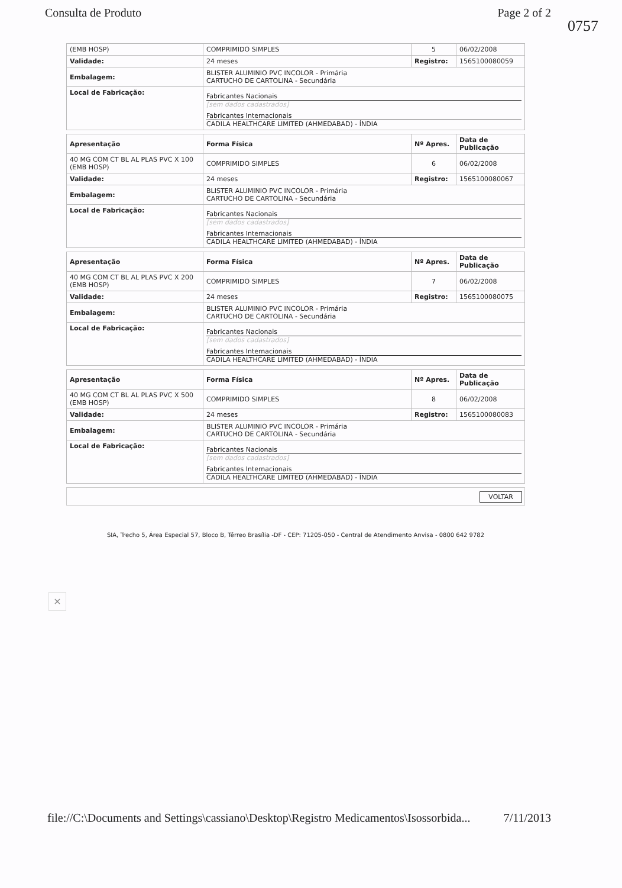Consulta de Produto Page 2 of 2
0757
| (EMB HOSP) | COMPRIMIDO SIMPLES | 5 | 06/02/2008 |
| Validade: | 24 meses | Registro: | 1565100080059 |
| Embalagem: | BLISTER ALUMINIO PVC INCOLOR - Primária CARTUCHO DE CARTOLINA - Secundária | | |
| Local de Fabricação: | Fabricantes Nacionais [sem dados cadastrados] Fabricantes Internacionais CADILA HEALTHCARE LIMITED (AHMEDABAD) - ÍNDIA | | |
| Apresentação | Forma Física | Nº Apres. | Data de Publicação |
| --- | --- | --- | --- |
| 40 MG COM CT BL AL PLAS PVC X 100 (EMB HOSP) | COMPRIMIDO SIMPLES | 6 | 06/02/2008 |
| Validade: | 24 meses | Registro: | 1565100080067 |
| Embalagem: | BLISTER ALUMINIO PVC INCOLOR - Primária CARTUCHO DE CARTOLINA - Secundária | | |
| Local de Fabricação: | Fabricantes Nacionais [sem dados cadastrados] Fabricantes Internacionais CADILA HEALTHCARE LIMITED (AHMEDABAD) - ÍNDIA | | |
| Apresentação | Forma Física | Nº Apres. | Data de Publicação |
| --- | --- | --- | --- |
| 40 MG COM CT BL AL PLAS PVC X 200 (EMB HOSP) | COMPRIMIDO SIMPLES | 7 | 06/02/2008 |
| Validade: | 24 meses | Registro: | 1565100080075 |
| Embalagem: | BLISTER ALUMINIO PVC INCOLOR - Primária CARTUCHO DE CARTOLINA - Secundária | | |
| Local de Fabricação: | Fabricantes Nacionais [sem dados cadastrados] Fabricantes Internacionais CADILA HEALTHCARE LIMITED (AHMEDABAD) - ÍNDIA | | |
| Apresentação | Forma Física | Nº Apres. | Data de Publicação |
| --- | --- | --- | --- |
| 40 MG COM CT BL AL PLAS PVC X 500 (EMB HOSP) | COMPRIMIDO SIMPLES | 8 | 06/02/2008 |
| Validade: | 24 meses | Registro: | 1565100080083 |
| Embalagem: | BLISTER ALUMINIO PVC INCOLOR - Primária CARTUCHO DE CARTOLINA - Secundária | | |
| Local de Fabricação: | Fabricantes Nacionais [sem dados cadastrados] Fabricantes Internacionais CADILA HEALTHCARE LIMITED (AHMEDABAD) - ÍNDIA | | |
VOLTAR
SIA, Trecho 5, Área Especial 57, Bloco B, Térreo Brasília -DF - CEP: 71205-050 - Central de Atendimento Anvisa - 0800 642 9782
×
file://C:\Documents and Settings\cassiano\Desktop\Registro Medicamentos\Isossorbida... 7/11/2013